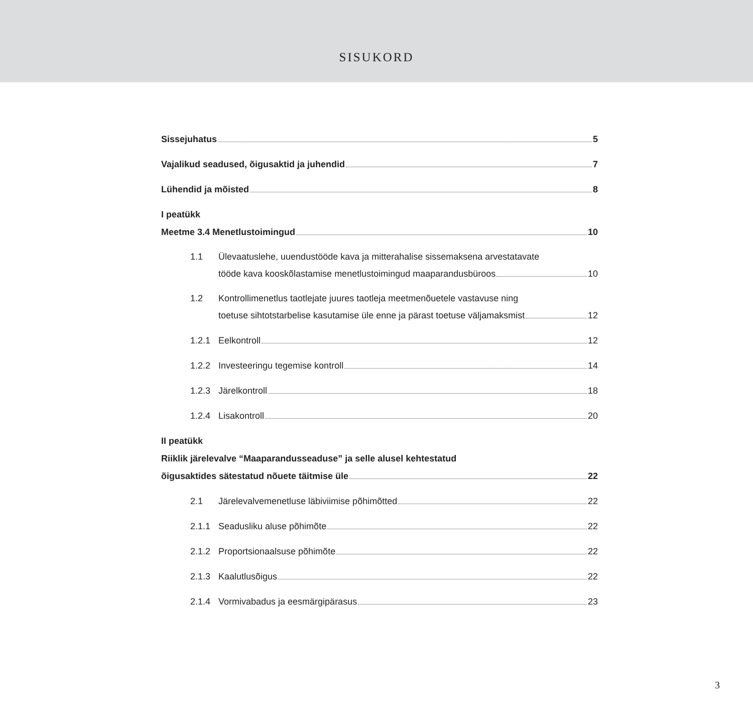SISUKORD
Sissejuhatus 5
Vajalikud seadused, õigusaktid ja juhendid 7
Lühendid ja mõisted 8
I peatükk
Meetme 3.4 Menetlustoimingud 10
1.1 Ülevaatuslehe, uuendustööde kava ja mitterahalise sissemaksena arvestatavate
tööde kava kooskõlastamise menetlustoimingud maaparandusbüroos 10
1.2 Kontrollimenetlus taotlejate juures taotleja meetmenõuetele vastavuse ning
toetuse sihtotstarbelise kasutamise üle enne ja pärast toetuse väljamaksmist 12
1.2.1 Eelkontroll 12
1.2.2 Investeeringu tegemise kontroll 14
1.2.3 Järelkontroll 18
1.2.4 Lisakontroll 20
II peatükk
Riiklik järelevalve “Maaparandusseaduse” ja selle alusel kehtestatud
õigusaktides sätestatud nõuete täitmise üle 22
2.1 Järelevalvemenetluse läbiviimise põhimõtted 22
2.1.1 Seadusliku aluse põhimõte 22
2.1.2 Proportsionaalsuse põhimõte 22
2.1.3 Kaalutlusõigus 22
2.1.4 Vormivabadus ja eesmärgipärasus 23
3